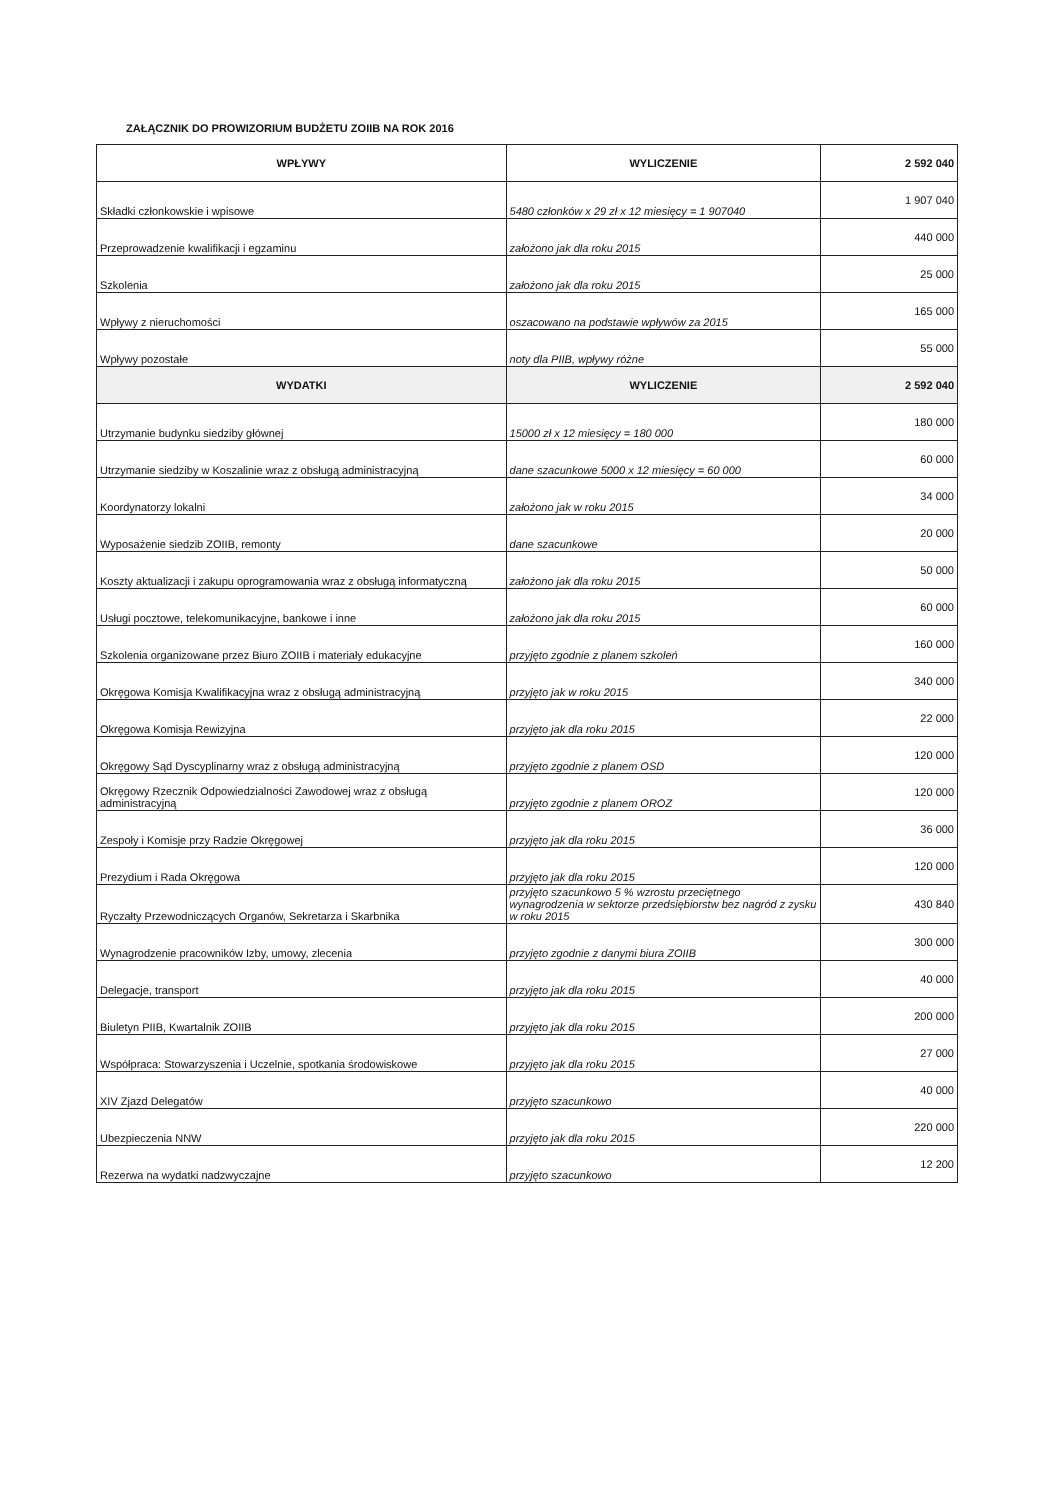ZAŁĄCZNIK DO PROWIZORIUM BUDŻETU ZOIIB NA ROK 2016
| WPŁYWY | WYLICZENIE | 2 592 040 |
| --- | --- | --- |
| Składki członkowskie i wpisowe | 5480 członków x 29 zł x 12 miesięcy = 1 907040 | 1 907 040 |
| Przeprowadzenie kwalifikacji i egzaminu | założono jak dla roku 2015 | 440 000 |
| Szkolenia | założono jak dla roku 2015 | 25 000 |
| Wpływy z nieruchomości | oszacowano na podstawie wpływów za 2015 | 165 000 |
| Wpływy pozostałe | noty dla PIIB, wpływy różne | 55 000 |
| WYDATKI | WYLICZENIE | 2 592 040 |
| Utrzymanie budynku siedziby głównej | 15000 zł x 12 miesięcy = 180 000 | 180 000 |
| Utrzymanie siedziby w Koszalinie wraz z obsługą administracyjną | dane szacunkowe 5000 x 12 miesięcy = 60 000 | 60 000 |
| Koordynatorzy lokalni | założono jak w roku 2015 | 34 000 |
| Wyposażenie siedzib ZOIIB, remonty | dane szacunkowe | 20 000 |
| Koszty aktualizacji i zakupu oprogramowania wraz z obsługą informatyczną | założono jak dla roku 2015 | 50 000 |
| Usługi pocztowe, telekomunikacyjne, bankowe i inne | założono jak dla roku 2015 | 60 000 |
| Szkolenia organizowane przez Biuro ZOIIB i materiały edukacyjne | przyjęto zgodnie z planem szkoleń | 160 000 |
| Okręgowa Komisja Kwalifikacyjna wraz z obsługą administracyjną | przyjęto jak w roku 2015 | 340 000 |
| Okręgowa Komisja Rewizyjna | przyjęto jak dla roku 2015 | 22 000 |
| Okręgowy Sąd Dyscyplinarny wraz z obsługą administracyjną | przyjęto zgodnie z planem OSD | 120 000 |
| Okręgowy Rzecznik Odpowiedzialności Zawodowej wraz z obsługą administracyjną | przyjęto zgodnie z planem OROZ | 120 000 |
| Zespoły i Komisje przy Radzie Okręgowej | przyjęto jak dla roku 2015 | 36 000 |
| Prezydium i Rada Okręgowa | przyjęto jak dla roku 2015 | 120 000 |
| Ryczałty Przewodniczących Organów, Sekretarza i Skarbnika | przyjęto szacunkowo 5 % wzrostu przeciętnego wynagrodzenia w sektorze przedsiębiorstw bez nagród z zysku w roku 2015 | 430 840 |
| Wynagrodzenie pracowników Izby, umowy, zlecenia | przyjęto zgodnie z danymi biura ZOIIB | 300 000 |
| Delegacje, transport | przyjęto jak dla roku 2015 | 40 000 |
| Biuletyn PIIB, Kwartalnik ZOIIB | przyjęto jak dla roku 2015 | 200 000 |
| Współpraca: Stowarzyszenia i Uczelnie, spotkania środowiskowe | przyjęto jak dla roku 2015 | 27 000 |
| XIV Zjazd Delegatów | przyjęto szacunkowo | 40 000 |
| Ubezpieczenia NNW | przyjęto jak dla roku 2015 | 220 000 |
| Rezerwa na wydatki nadzwyczajne | przyjęto szacunkowo | 12 200 |